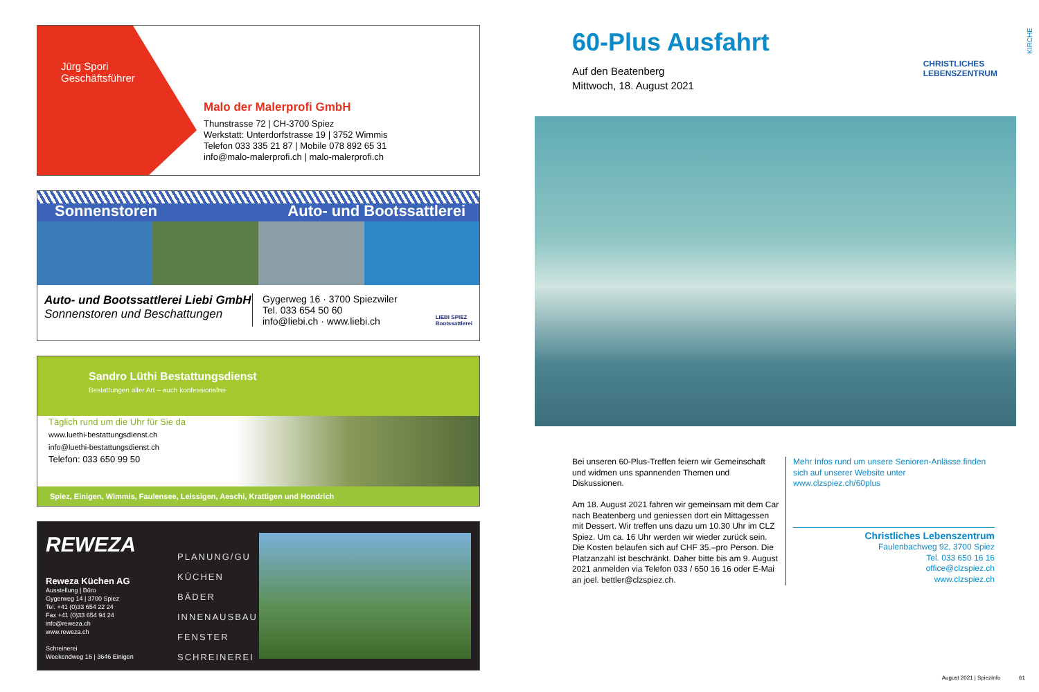Jürg Spori
Geschäftsführer
Malo der Malerprofi GmbH
Thunstrasse 72 | CH-3700 Spiez
Werkstatt: Unterdorfstrasse 19 | 3752 Wimmis
Telefon 033 335 21 87 | Mobile 078 892 65 31
info@malo-malerprofi.ch | malo-malerprofi.ch
Sonnenstoren Auto- und Bootssattlerei
Auto- und Bootssattlerei Liebi GmbH
Sonnenstoren und Beschattungen
Gygerweg 16 · 3700 Spiezwiler
Tel. 033 654 50 60
info@liebi.ch · www.liebi.ch
LIEBI SPIEZ
Bootssattlerei
Sandro Lüthi Bestattungsdienst
Bestattungen aller Art – auch konfessionsfrei
Täglich rund um die Uhr für Sie da
www.luethi-bestattungsdienst.ch
info@luethi-bestattungsdienst.ch
Telefon: 033 650 99 50
Spiez, Einigen, Wimmis, Faulensee, Leissigen, Aeschi, Krattigen und Hondrich
REWEZA
Reweza Küchen AG
Ausstellung | Büro
Gygerweg 14 | 3700 Spiez
Tel. +41 (0)33 654 22 24
Fax +41 (0)33 654 94 24
info@reweza.ch
www.reweza.ch
Schreinerei
Weekendweg 16 | 3646 Einigen
PLANUNG/GU
KÜCHEN
BÄDER
INNENAUSBAU
FENSTER
SCHREINEREI
KIRCHE
CHRISTLICHES
LEBENSZENTRUM
60-Plus Ausfahrt
Auf den Beatenberg
Mittwoch, 18. August 2021
Bei unseren 60-Plus-Treffen feiern wir Gemeinschaft und widmen uns spannenden Themen und Diskussionen.
Am 18. August 2021 fahren wir gemeinsam mit dem Car nach Beatenberg und geniessen dort ein Mittagessen mit Dessert. Wir treffen uns dazu um 10.30 Uhr im CLZ Spiez. Um ca. 16 Uhr werden wir wieder zurück sein. Die Kosten belaufen sich auf CHF 35.–pro Person. Die Platz­anzahl ist beschränkt. Daher bitte bis am 9. August 2021 anmelden via Telefon 033 / 650 16 16 oder E-Mai an joel. bettler@clzspiez.ch.
Mehr Infos rund um unsere Senioren-Anlässe finden sich auf unserer Website unter www.clzspiez.ch/60plus
Christliches Lebenszentrum
Faulenbachweg 92, 3700 Spiez
Tel. 033 650 16 16
office@clzspiez.ch
www.clzspiez.ch
August 2021 | SpiezInfo 61